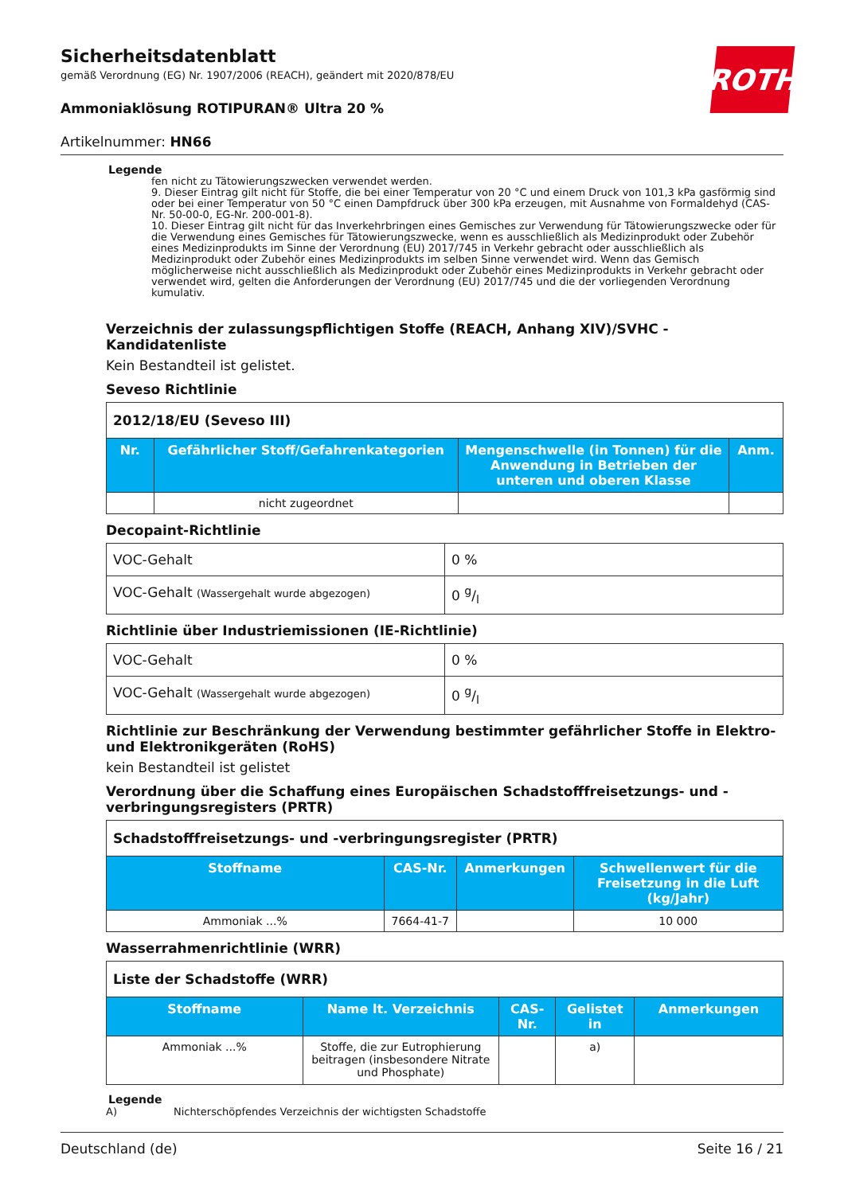ROTH
Sicherheitsdatenblatt
gemäß Verordnung (EG) Nr. 1907/2006 (REACH), geändert mit 2020/878/EU
Ammoniaklösung ROTIPURAN® Ultra 20 %
Artikelnummer: HN66
Legende
fen nicht zu Tätowierungszwecken verwendet werden.
9. Dieser Eintrag gilt nicht für Stoffe, die bei einer Temperatur von 20 °C und einem Druck von 101,3 kPa gasförmig sind oder bei einer Temperatur von 50 °C einen Dampfdruck über 300 kPa erzeugen, mit Ausnahme von Formaldehyd (CAS-Nr. 50-00-0, EG-Nr. 200-001-8).
10. Dieser Eintrag gilt nicht für das Inverkehrbringen eines Gemisches zur Verwendung für Tätowierungszwecke oder für die Verwendung eines Gemisches für Tätowierungszwecke, wenn es ausschließlich als Medizinprodukt oder Zubehör eines Medizinprodukts im Sinne der Verordnung (EU) 2017/745 in Verkehr gebracht oder ausschließlich als Medizinprodukt oder Zubehör eines Medizinprodukts im selben Sinne verwendet wird. Wenn das Gemisch möglicherweise nicht ausschließlich als Medizinprodukt oder Zubehör eines Medizinprodukts in Verkehr gebracht oder verwendet wird, gelten die Anforderungen der Verordnung (EU) 2017/745 und die der vorliegenden Verordnung kumulativ.
Verzeichnis der zulassungspflichtigen Stoffe (REACH, Anhang XIV)/SVHC - Kandidatenliste
Kein Bestandteil ist gelistet.
Seveso Richtlinie
| 2012/18/EU (Seveso III) | | | |
| Nr. | Gefährlicher Stoff/Gefahrenkategorien | Mengenschwelle (in Tonnen) für die Anwendung in Betrieben der unteren und oberen Klasse | Anm. |
| | nicht zugeordnet | | |
Decopaint-Richtlinie
| VOC-Gehalt | 0 % |
| VOC-Gehalt (Wassergehalt wurde abgezogen) | 0 g/l |
Richtlinie über Industriemissionen (IE-Richtlinie)
| VOC-Gehalt | 0 % |
| VOC-Gehalt (Wassergehalt wurde abgezogen) | 0 g/l |
Richtlinie zur Beschränkung der Verwendung bestimmter gefährlicher Stoffe in Elektro- und Elektronikgeräten (RoHS)
kein Bestandteil ist gelistet
Verordnung über die Schaffung eines Europäischen Schadstofffreisetzungs- und -verbringungsregisters (PRTR)
| Schadstofffreisetzungs- und -verbringungsregister (PRTR) | | | |
| Stoffname | CAS-Nr. | Anmerkungen | Schwellenwert für die Freisetzung in die Luft (kg/Jahr) |
| Ammoniak ...% | 7664-41-7 | | 10 000 |
Wasserrahmenrichtlinie (WRR)
| Liste der Schadstoffe (WRR) | | | | |
| Stoffname | Name lt. Verzeichnis | CAS-Nr. | Gelistet in | Anmerkungen |
| Ammoniak ...% | Stoffe, die zur Eutrophierung beitragen (insbesondere Nitrate und Phosphate) | | a) | |
Legende
A) Nichterschöpfendes Verzeichnis der wichtigsten Schadstoffe
Deutschland (de) Seite 16 / 21